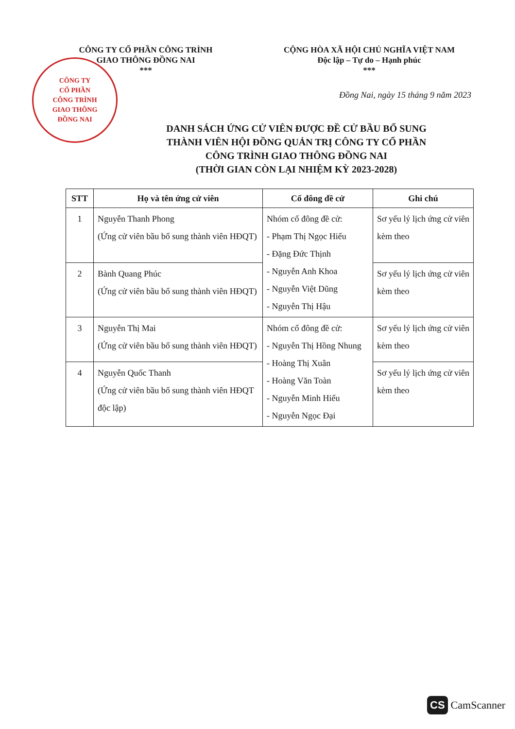CÔNG TY
CỔ PHẦN
CÔNG TRÌNH
GIAO THÔNG
ĐỒNG NAI
CÔNG TY CỔ PHẦN CÔNG TRÌNH
GIAO THÔNG ĐỒNG NAI
***
CỘNG HÒA XÃ HỘI CHỦ NGHĨA VIỆT NAM
Độc lập – Tự do – Hạnh phúc
***
Đồng Nai, ngày 15 tháng 9 năm 2023
DANH SÁCH ỨNG CỬ VIÊN ĐƯỢC ĐỀ CỬ BẦU BỔ SUNG
THÀNH VIÊN HỘI ĐỒNG QUẢN TRỊ CÔNG TY CỔ PHẦN
CÔNG TRÌNH GIAO THÔNG ĐỒNG NAI
(THỜI GIAN CÒN LẠI NHIỆM KỲ 2023-2028)
| STT | Họ và tên ứng cử viên | Cổ đông đề cử | Ghi chú |
| --- | --- | --- | --- |
| 1 | Nguyễn Thanh Phong (Ứng cử viên bầu bổ sung thành viên HĐQT) | Nhóm cổ đông đề cử: - Phạm Thị Ngọc Hiếu - Đặng Đức Thịnh - Nguyễn Anh Khoa - Nguyễn Việt Dũng - Nguyễn Thị Hậu | Sơ yếu lý lịch ứng cử viên kèm theo |
| 2 | Bành Quang Phúc (Ứng cử viên bầu bổ sung thành viên HĐQT) | | Sơ yếu lý lịch ứng cử viên kèm theo |
| 3 | Nguyễn Thị Mai (Ứng cử viên bầu bổ sung thành viên HĐQT) | Nhóm cổ đông đề cử: - Nguyễn Thị Hồng Nhung - Hoàng Thị Xuân - Hoàng Văn Toàn - Nguyễn Minh Hiếu - Nguyễn Ngọc Đại | Sơ yếu lý lịch ứng cử viên kèm theo |
| 4 | Nguyễn Quốc Thanh (Ứng cử viên bầu bổ sung thành viên HĐQT độc lập) | | Sơ yếu lý lịch ứng cử viên kèm theo |
CS CamScanner